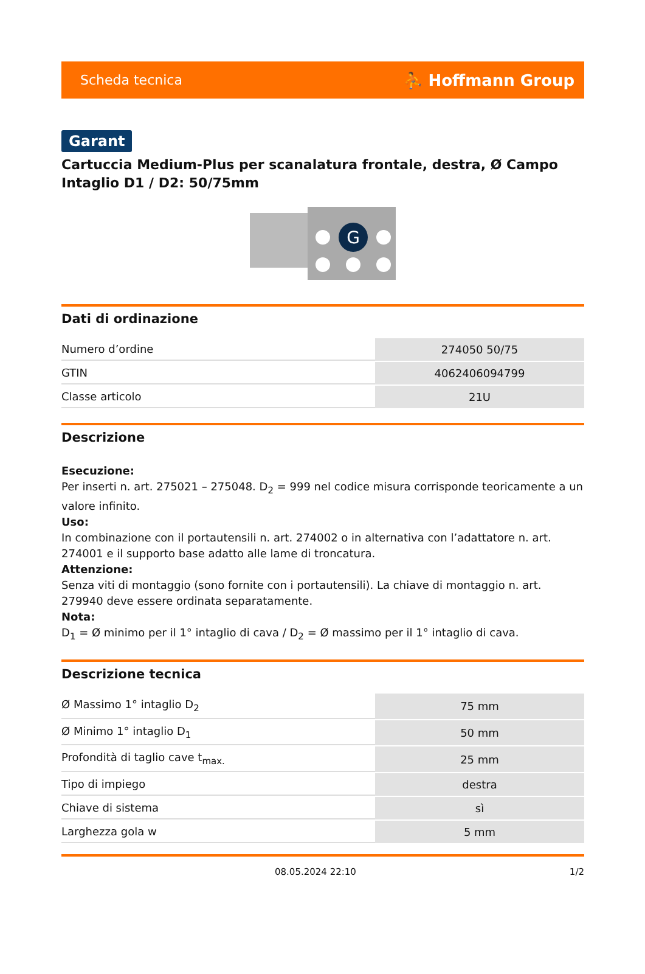Scheda tecnica ⛹ Hoffmann Group
Garant
Cartuccia Medium-Plus per scanalatura frontale, destra, Ø Campo Intaglio D1 / D2: 50/75mm
G
Dati di ordinazione
| Numero d’ordine | 274050 50/75 |
| GTIN | 4062406094799 |
| Classe articolo | 21U |
Descrizione
Esecuzione:
Per inserti n. art. 275021 – 275048. D<sub>2</sub> = 999 nel codice misura corrisponde teoricamente a un valore infinito.
Uso:
In combinazione con il portautensili n. art. 274002 o in alternativa con l’adattatore n. art. 274001 e il supporto base adatto alle lame di troncatura.
Attenzione:
Senza viti di montaggio (sono fornite con i portautensili). La chiave di montaggio n. art. 279940 deve essere ordinata separatamente.
Nota:
D<sub>1</sub> = Ø minimo per il 1° intaglio di cava / D<sub>2</sub> = Ø massimo per il 1° intaglio di cava.
Descrizione tecnica
| Ø Massimo 1° intaglio D<sub>2</sub> | 75 mm |
| Ø Minimo 1° intaglio D<sub>1</sub> | 50 mm |
| Profondità di taglio cave t<sub>max.</sub> | 25 mm |
| Tipo di impiego | destra |
| Chiave di sistema | sì |
| Larghezza gola w | 5 mm |
08.05.2024 22:10 1/2